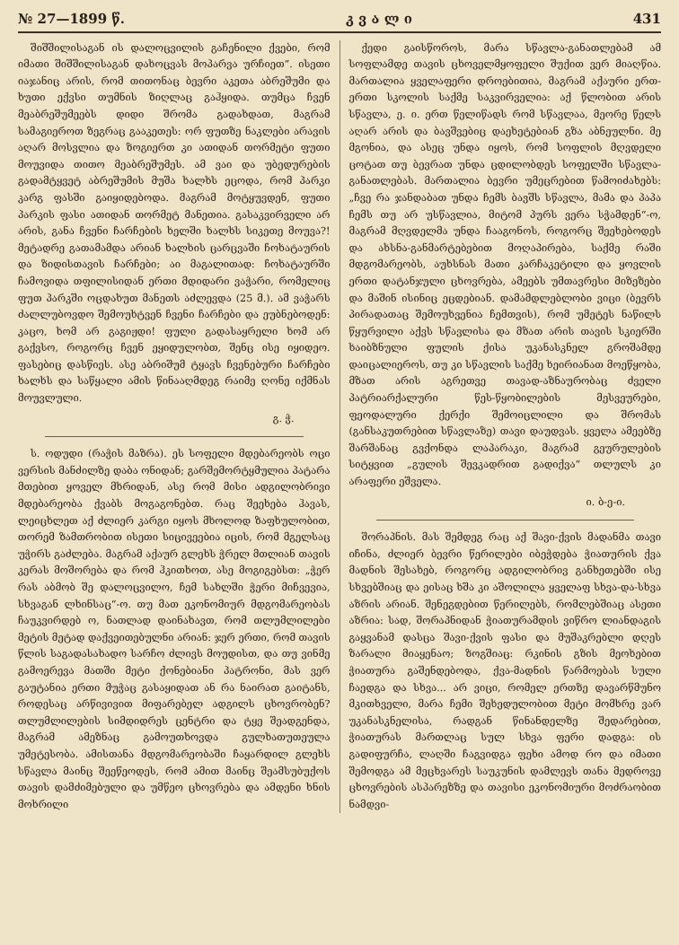№ 27—1899 წ. კ ვ ა ლ ი 431
შიშშილისაგან ის დალოცვილის გაჩენილი ქვები, რომ იმათი შიშშილისაგან დახოცვას მოპარვა ურჩიეთ“. ისეთი იაჯანიც არის, რომ თითონაც ბევრი აკეთა აბრეშუმი და ხუთი ექვსი თუმნის ზიღლაც გაჰყიდა. თუმცა ჩვენ მეაბრეშუმეებს დიდი შრომა გადახდათ, მაგრამ სამაგიეროთ ზეგრაც გააკეთეს: ორ ფუთზე ნაკლები არავის აღარ მოსვლია და ზოგიერთ კი ათიდან თორმეტი ფუთი მოუვიდა თითო მეაბრეშუმეს. ამ ვაი და უბედურების გადამტყვეტ აბრეშუმის მუშა ხალხს ეცოდა, რომ პარკი კარგ ფასში გაიყიდებოდა. მაგრამ მოტყუვდენ, ფუთი პარკის ფასი ათიდან თორმეტ მანეთია. გასაკვირველი არ არის, განა ჩვენი ჩარჩების ხელში ხალხს სიკეთე მოუვა?! მეტადრე გათამამდა არიან ხალხის ცარცვაში ჩოხატაურის და ზიდისთავის ჩარჩები; აი მაგალითად: ჩოხატაურში ჩამოვიდა თფილისიდან ერთი მდიდარი ვაჭარი, რომელიც ფუთ პარკში ოცდახუთ მანეთს აძლევდა (25 მ.). ამ ვაჭარს ძალლუბოვდო შემოუხტვენ ჩვენი ჩარჩები და ეუბნებოდენ: კაცო, ხომ არ გაგიჟდი! ფული გადასაყრელი ხომ არ გაქვსო, როგორც ჩვენ ეყიდულობთ, შენც ისე იყიდეო. ფასებიც დასწიეს. ასე აბრიშუმ ტყავს ჩვენებური ჩარჩები ხალხს და საწყალი ამის წინააღმდეგ რაიმე ღონე იქმნას მოუვლული.
გ. ჭ.
ს. ოდუდი (რაჭის მაზრა). ეს სოფელი მდებარეობს ოცი ვერსის მანძილზე დაბა ონიდან; გარშემორტყმულია პატარა მთებით ყოველ მხრიდან, ასე რომ მისი ადგილობრივი მდებარეობა ქვაბს მოგაგონებთ. რაც შეეხება ჰავას, ლეიცხლეთ აქ ძლიერ კარგი იყოს მხოლოდ ზაფხულობით, თორემ ზამთრობით ისეთი სიცივეებია იცის, რომ მგელსაც უჭირს გაძლება. მაგრამ აქაურ გლეხს ჭრელ მთლიან თავის კერას მოშორება და რომ ჰკითხოთ, ასე მოგიგებსთ: „ჭერ რას აბმობ შე დალოცვილო, ჩემ სახლში ჭერი მიჩვევია, სხვაგან ლხინსაც“-ო. თუ მათ ეკონომიურ მდგომარეობას ჩაუკვირდებ ო, ნათლად დაინახავთ, რომ თლუმლილები მეტის მეტად დაქვეითებულნი არიან: ჯერ ერთი, რომ თავის წლის საგადასახადო სარჩო ძლივს მოუდისთ, და თუ ვინმე გამოერევა მათში მეტი ქონებიანი პატრონი, მას ვერ გაუტანია ერთი მუჭაც გასაყიდათ ან რა ნაირათ გაიტანს, როდესაც არწივივით მიფარებელ ადგილს ცხოვრობენ? თლუმლილების სიმდიდრეს ცენტრი და ტყე შეადგენდა, მაგრამ ამეზნაც გამოუთხოვდა გულხათუთეულა უმეტესობა. ამისთანა მდგომარეობაში ჩაყარდილ გლეხს სწავლა მაინც შეეწეოდეს, რომ ამით მაინც შეამსუბუქოს თავის დამძიმებული და უმწეო ცხოვრება და ამდენი ხნის მოხრილი
ქედი გაისწოროს, მარა სწავლა-განათლებამ ამ სოფლამდე თავის ცხოველმყოფელი შუქით ვერ მიაღწია. მართალია ყველაფერი დროებითია, მაგრამ აქაური ერთ-ერთი სკოლის საქმე საკვირველია: აქ წლობით არის სწავლა, ე. ი. ერთ წელიწადს რომ სწავლაა, მეორე წელს აღარ არის და ბავშვებიც დაეხეტებიან გზა აბნეულნი. მე მგონია, და ასეც უნდა იყოს, რომ სოფლის მღვდელი ცოტათ თუ ბევრათ უნდა ცდილობდეს სოფელში სწავლა-განათლებას. მართალია ბევრი უმეცრებით წამოიძახებს: „ჩვე რა ჯანდაბათ უნდა ჩემს ბავშს სწავლა, მამა და პაპა ჩემს თუ არ უსწავლია, მიტომ პურს ვერა სჭამდენ“-ო, მაგრამ მღვდელმა უნდა ჩააგონოს, როგორც შეეხებოდეს და ახსნა-განმარტებებით მოღაპირება, საქმე რაში მდგომარეობს, აუხსნას მათი კარჩაკეტილი და ყოვლის ერთი დატანჯული ცხოვრება, ამეებს უმთავრესი მიზეზები და მაშინ ისინიც ეცდებიან. დამამდლებლობი ვიცი (ბევრს პირადათაც შემოუხვენია ჩემთვის), რომ უმეტეს ნაწილს წყურვილი აქვს სწავლისა და მზათ არის თავის სკიერში ხაიბზნული ფულის ქისა უკანასკნელ გროშამდე დაიცალიეროს, თუ კი სწავლის საქმე ხეირიანათ მოეწყობა, მზათ არის აგრეთვე თავად-აზნაურობაც ძველი პატრიარქალური წეს-წყობილების მესვეურები, ფეოდალური ქერქი შემოიცლილი და შრომას (განსაკუთრებით სწავლაზე) თავი დაუდვას. ყველა ამეებზე შარშანაც გვქონდა ლაპარაკი, მაგრამ გეურულების სიტყვით „გულის შევკადრით გადიქვა“ თლულს კი არაფერი ეშველა.
ი. ბ-ე-ი.
შორაპნის. მას შემდეგ რაც აქ შავი-ქვის მადანმა თავი იჩინა, ძლიერ ბევრი წერილები იბეჭდება ჭიათურის ქვა მადნის შესახებ, როგორც ადგილობრივ განხეთებში ისე სხვებშიაც და ეისაც ხშა კი აშოლილა ყველაფ სხვა-და-სხვა აზრის არიან. შენეგდებით წერილებს, რომლებშიაც ასეთი აზრია: სად, შორაპნიდან ჭიათურამდის ვიწრო ლიანდაგის გაყვანამ დასცა შავი-ქვის ფასი და მუშაკრებლი დღეს ზარალი მიაყენაო; ზოგშიაც: რკინის გზის მეოხებით ჭიათურა გაშენდებოდა, ქვა-მადნის წარმოებას სული ჩაედგა და სხვა... არ ვიცი, რომელ ერთზე დავარწმუნო მკითხველი, მარა ჩემი შეხედულობით მეტი მომხრე ვარ უკანასკნელისა, რადგან წინანდელზე შედარებით, ჭიათურას მართლაც სულ სხვა ფერი დადგა: ის გადიფურჩა, ლაღში ჩაგვიდგა ფეხი ამოდ რო და იმათი შემოდგა ამ მეცხვარეს საუკუნის დამლევს თანა მედროვე ცხოვრების ასპარეზზე და თავისი ეკონომიური მოძრაობით ნამდვი-